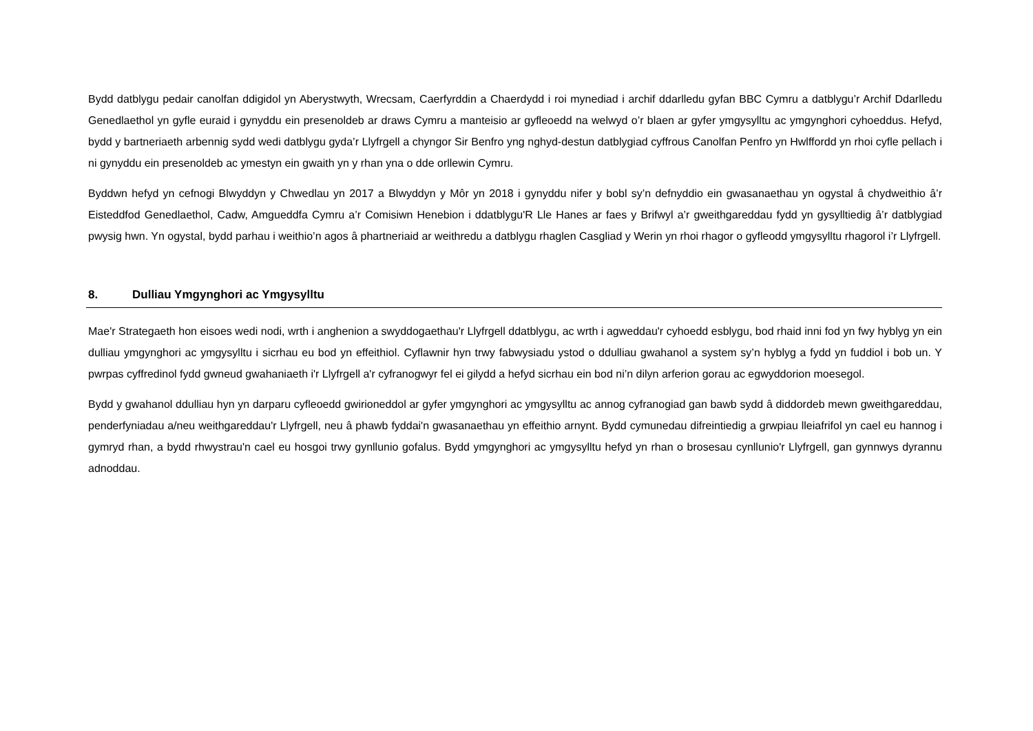Bydd datblygu pedair canolfan ddigidol yn Aberystwyth, Wrecsam, Caerfyrddin a Chaerdydd i roi mynediad i archif ddarlledu gyfan BBC Cymru a datblygu’r Archif Ddarlledu Genedlaethol yn gyfle euraid i gynyddu ein presenoldeb ar draws Cymru a manteisio ar gyfleoedd na welwyd o’r blaen ar gyfer ymgysylltu ac ymgynghori cyhoeddus. Hefyd, bydd y bartneriaeth arbennig sydd wedi datblygu gyda’r Llyfrgell a chyngor Sir Benfro yng nghyd-destun datblygiad cyffrous Canolfan Penfro yn Hwlffordd yn rhoi cyfle pellach i ni gynyddu ein presenoldeb ac ymestyn ein gwaith yn y rhan yna o dde orllewin Cymru.
Byddwn hefyd yn cefnogi Blwyddyn y Chwedlau yn 2017 a Blwyddyn y Môr yn 2018 i gynyddu nifer y bobl sy’n defnyddio ein gwasanaethau yn ogystal â chydweithio â’r Eisteddfod Genedlaethol, Cadw, Amgueddfa Cymru a’r Comisiwn Henebion i ddatblygu'R Lle Hanes ar faes y Brifwyl a’r gweithgareddau fydd yn gysylltiedig â’r datblygiad pwysig hwn. Yn ogystal, bydd parhau i weithio’n agos â phartneriaid ar weithredu a datblygu rhaglen Casgliad y Werin yn rhoi rhagor o gyfleodd ymgysylltu rhagorol i’r Llyfrgell.
8. Dulliau Ymgynghori ac Ymgysylltu
Mae'r Strategaeth hon eisoes wedi nodi, wrth i anghenion a swyddogaethau'r Llyfrgell ddatblygu, ac wrth i agweddau'r cyhoedd esblygu, bod rhaid inni fod yn fwy hyblyg yn ein dulliau ymgynghori ac ymgysylltu i sicrhau eu bod yn effeithiol. Cyflawnir hyn trwy fabwysiadu ystod o ddulliau gwahanol a system sy’n hyblyg a fydd yn fuddiol i bob un. Y pwrpas cyffredinol fydd gwneud gwahaniaeth i'r Llyfrgell a'r cyfranogwyr fel ei gilydd a hefyd sicrhau ein bod ni’n dilyn arferion gorau ac egwyddorion moesegol.
Bydd y gwahanol ddulliau hyn yn darparu cyfleoedd gwirioneddol ar gyfer ymgynghori ac ymgysylltu ac annog cyfranogiad gan bawb sydd â diddordeb mewn gweithgareddau, penderfyniadau a/neu weithgareddau'r Llyfrgell, neu â phawb fyddai'n gwasanaethau yn effeithio arnynt. Bydd cymunedau difreintiedig a grwpiau lleiafrifol yn cael eu hannog i gymryd rhan, a bydd rhwystrau'n cael eu hosgoi trwy gynllunio gofalus. Bydd ymgynghori ac ymgysylltu hefyd yn rhan o brosesau cynllunio'r Llyfrgell, gan gynnwys dyrannu adnoddau.